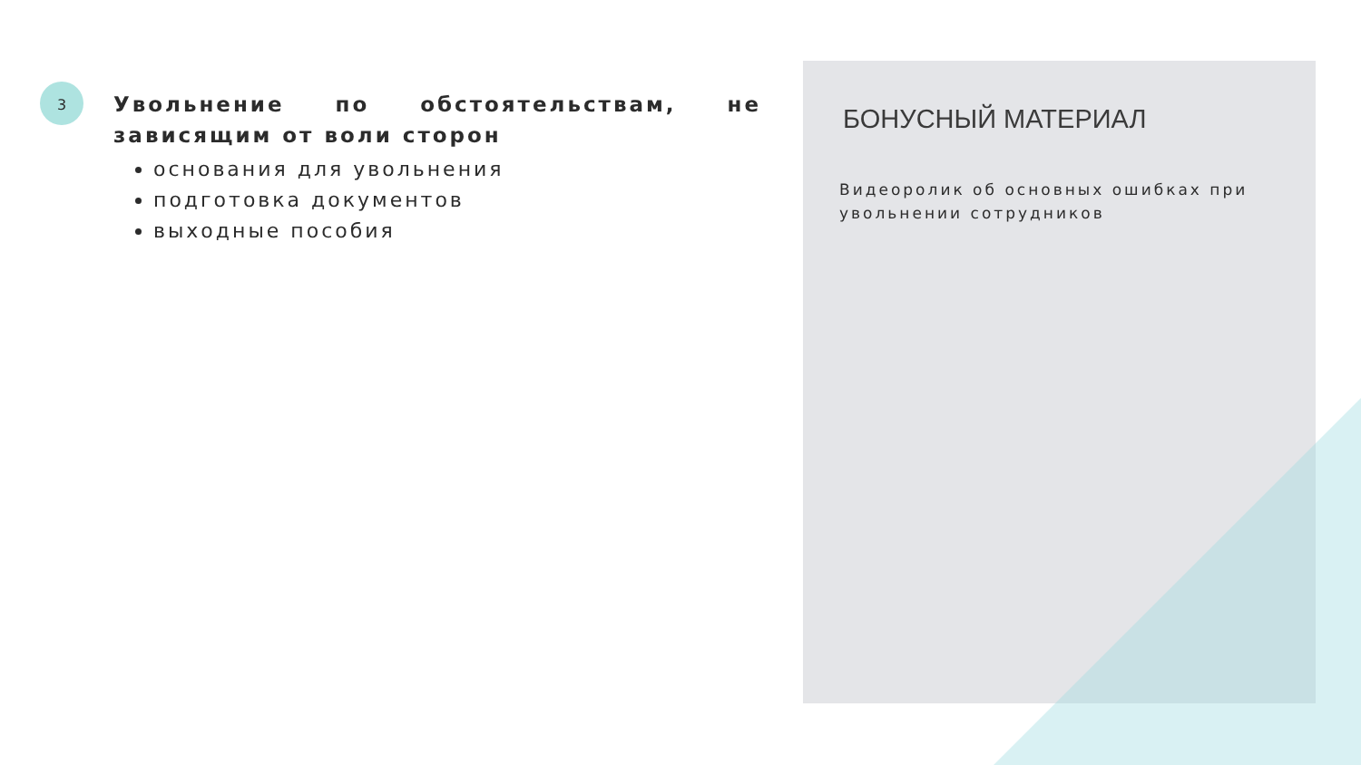3
Увольнение по обстоятельствам, не зависящим от воли сторон
основания для увольнения
подготовка документов
выходные пособия
БОНУСНЫЙ МАТЕРИАЛ
Видеоролик об основных ошибках при увольнении сотрудников